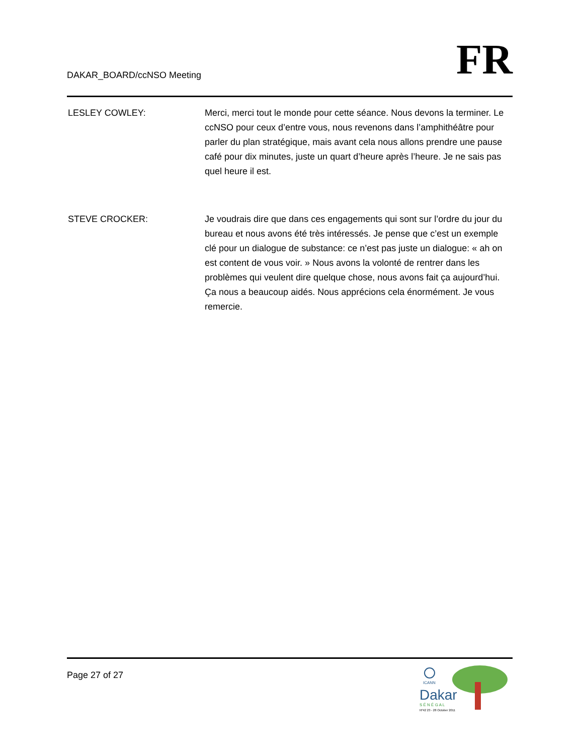DAKAR_BOARD/ccNSO Meeting
FR
LESLEY COWLEY: Merci, merci tout le monde pour cette séance. Nous devons la terminer. Le ccNSO pour ceux d’entre vous, nous revenons dans l’amphithéâtre pour parler du plan stratégique, mais avant cela nous allons prendre une pause café pour dix minutes, juste un quart d’heure après l’heure. Je ne sais pas quel heure il est.
STEVE CROCKER: Je voudrais dire que dans ces engagements qui sont sur l’ordre du jour du bureau et nous avons été très intéressés. Je pense que c’est un exemple clé pour un dialogue de substance: ce n’est pas juste un dialogue: « ah on est content de vous voir. » Nous avons la volonté de rentrer dans les problèmes qui veulent dire quelque chose, nous avons fait ça aujourd’hui. Ça nous a beaucoup aidés. Nous apprécions cela énormément. Je vous remercie.
Page 27 of 27
ICANN
Dakar
S É N É G A L
Nº42 23 - 28 October 2011